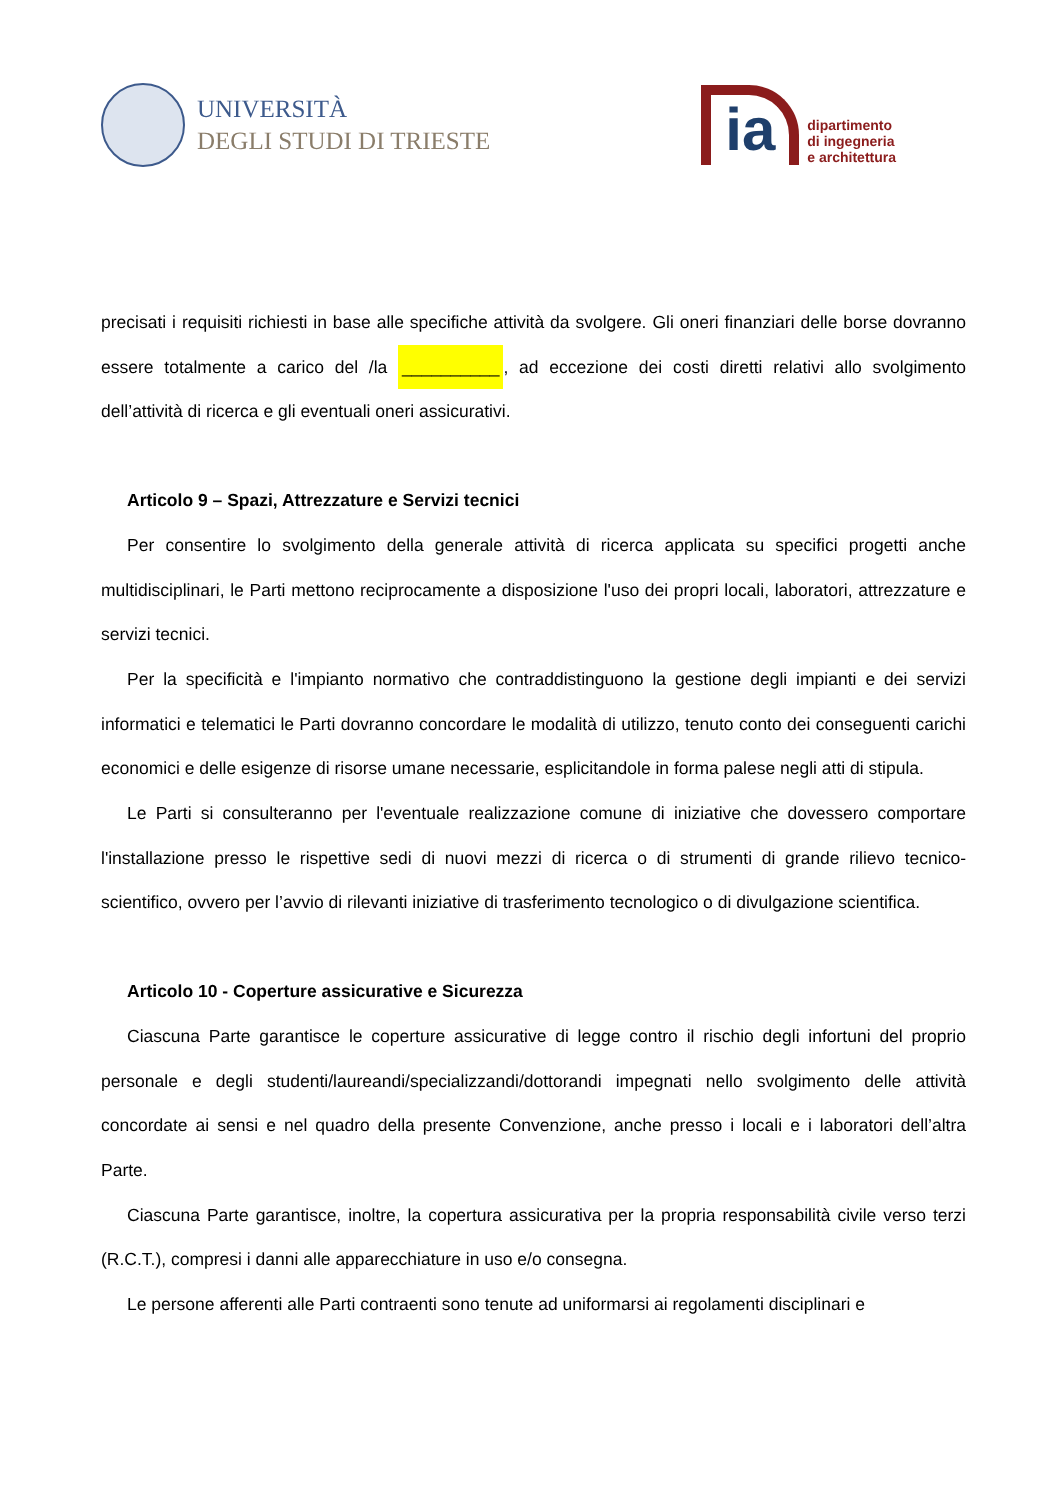UNIVERSITÀ
DEGLI STUDI DI TRIESTE
ia
dipartimento
di ingegneria
e architettura
precisati i requisiti richiesti in base alle specifiche attività da svolgere. Gli oneri finanziari delle borse dovranno essere totalmente a carico del /la __________, ad eccezione dei costi diretti relativi allo svolgimento dell’attività di ricerca e gli eventuali oneri assicurativi.
Articolo 9 – Spazi, Attrezzature e Servizi tecnici
Per consentire lo svolgimento della generale attività di ricerca applicata su specifici progetti anche multidisciplinari, le Parti mettono reciprocamente a disposizione l'uso dei propri locali, laboratori, attrezzature e servizi tecnici.
Per la specificità e l'impianto normativo che contraddistinguono la gestione degli impianti e dei servizi informatici e telematici le Parti dovranno concordare le modalità di utilizzo, tenuto conto dei conseguenti carichi economici e delle esigenze di risorse umane necessarie, esplicitandole in forma palese negli atti di stipula.
Le Parti si consulteranno per l'eventuale realizzazione comune di iniziative che dovessero comportare l'installazione presso le rispettive sedi di nuovi mezzi di ricerca o di strumenti di grande rilievo tecnico-scientifico, ovvero per l’avvio di rilevanti iniziative di trasferimento tecnologico o di divulgazione scientifica.
Articolo 10 - Coperture assicurative e Sicurezza
Ciascuna Parte garantisce le coperture assicurative di legge contro il rischio degli infortuni del proprio personale e degli studenti/laureandi/specializzandi/dottorandi impegnati nello svolgimento delle attività concordate ai sensi e nel quadro della presente Convenzione, anche presso i locali e i laboratori dell’altra Parte.
Ciascuna Parte garantisce, inoltre, la copertura assicurativa per la propria responsabilità civile verso terzi (R.C.T.), compresi i danni alle apparecchiature in uso e/o consegna.
Le persone afferenti alle Parti contraenti sono tenute ad uniformarsi ai regolamenti disciplinari e